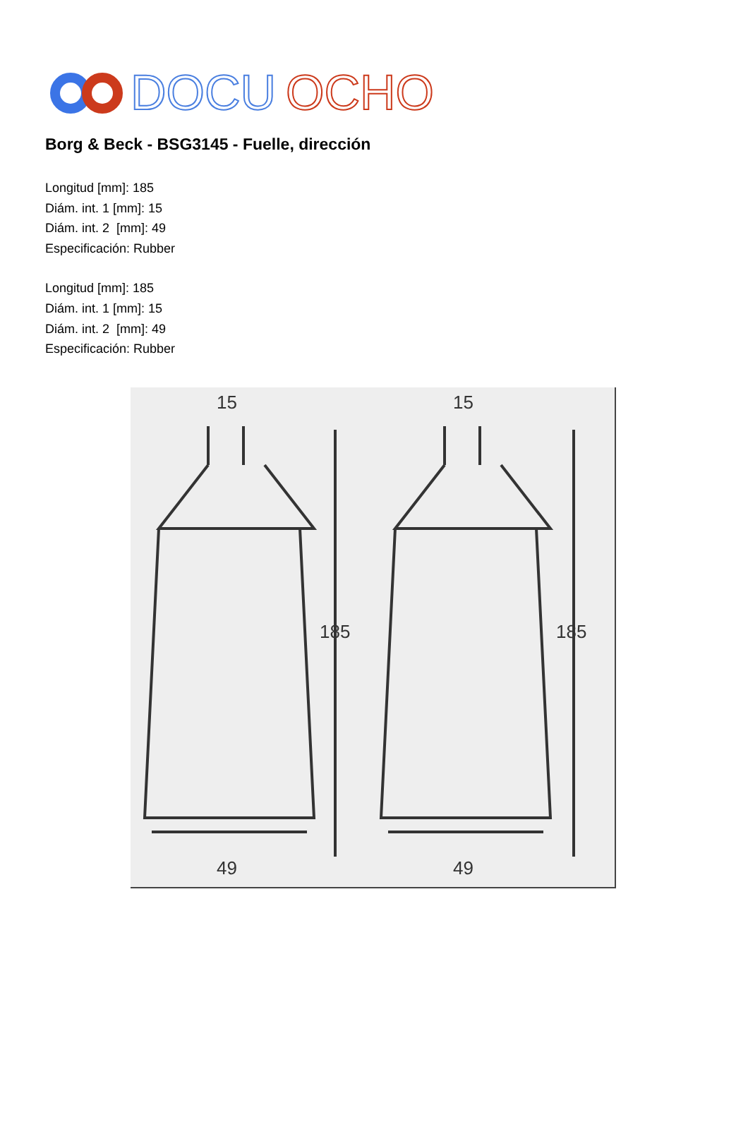DOCU
OCHO
Borg & Beck - BSG3145 - Fuelle, dirección
Longitud [mm]: 185
Diám. int. 1 [mm]: 15
Diám. int. 2 [mm]: 49
Especificación: Rubber
Longitud [mm]: 185
Diám. int. 1 [mm]: 15
Diám. int. 2 [mm]: 49
Especificación: Rubber
15
185
49
15
185
49